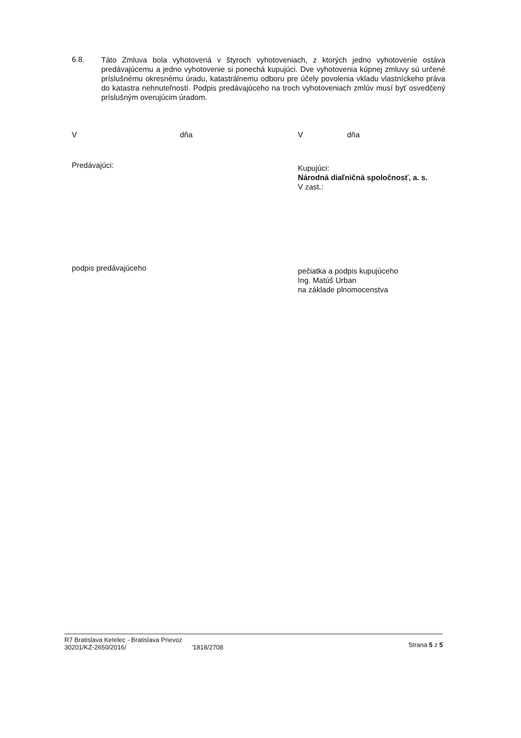6.8.
Táto Zmluva bola vyhotovená v štyroch vyhotoveniach, z ktorých jedno vyhotovenie ostáva predávajúcemu a jedno vyhotovenie si ponechá kupujúci. Dve vyhotovenia kúpnej zmluvy sú určené príslušnému okresnému úradu, katastrálnemu odboru pre účely povolenia vkladu vlastníckeho práva do katastra nehnuteľností. Podpis predávajúceho na troch vyhotoveniach zmlúv musí byť osvedčený príslušným overujúcim úradom.
Vdňa Vdňa
Predávajúci:
Kupujúci:
Národná diaľničná spoločnosť, a. s.
V zast.:
podpis predávajúceho
pečiatka a podpis kupujúceho
Ing. Matúš Urban
na základe plnomocenstva
R7 Bratislava Ketelec - Bratislava Prievoz
30201/KZ-2650/2016/ '1818/2708
Strana 5 z 5